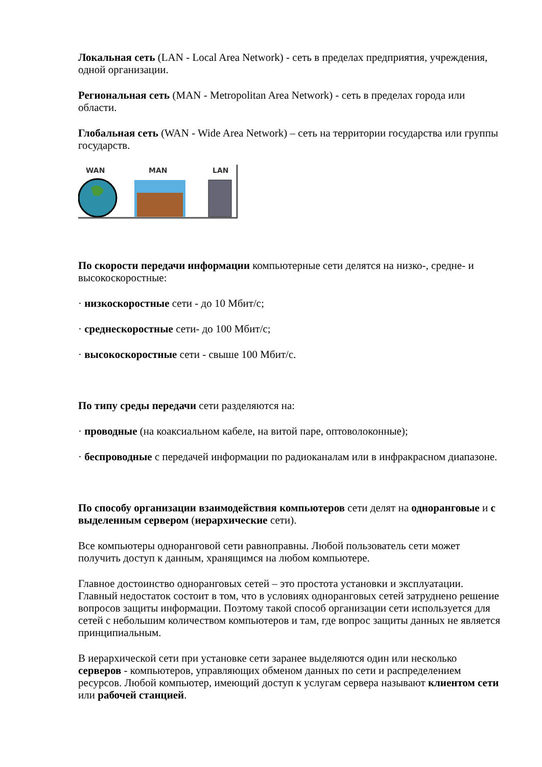Локальная сеть (LAN - Local Area Network) - сеть в пределах предприятия, учреждения, одной организации.
Региональная сеть (MAN - Metropolitan Area Network) - сеть в пределах города или области.
Глобальная сеть (WAN - Wide Area Network) – сеть на территории государства или группы государств.
WAN
MAN
LAN
По скорости передачи информации компьютерные сети делятся на низко-, средне- и высокоскоростные:
· низкоскоростные сети - до 10 Мбит/с;
· среднескоростные сети- до 100 Мбит/с;
· высокоскоростные сети - свыше 100 Мбит/с.
По типу среды передачи сети разделяются на:
· проводные (на коаксиальном кабеле, на витой паре, оптоволоконные);
· беспроводные с передачей информации по радиоканалам или в инфракрасном диапазоне.
По способу организации взаимодействия компьютеров сети делят на одноранговые и с выделенным сервером (иерархические сети).
Все компьютеры одноранговой сети равноправны. Любой пользователь сети может получить доступ к данным, хранящимся на любом компьютере.
Главное достоинство одноранговых сетей – это простота установки и эксплуатации. Главный недостаток состоит в том, что в условиях одноранговых сетей затруднено решение вопросов защиты информации. Поэтому такой способ организации сети используется для сетей с небольшим количеством компьютеров и там, где вопрос защиты данных не является принципиальным.
В иерархической сети при установке сети заранее выделяются один или несколько серверов - компьютеров, управляющих обменом данных по сети и распределением ресурсов. Любой компьютер, имеющий доступ к услугам сервера называют клиентом сети или рабочей станцией.